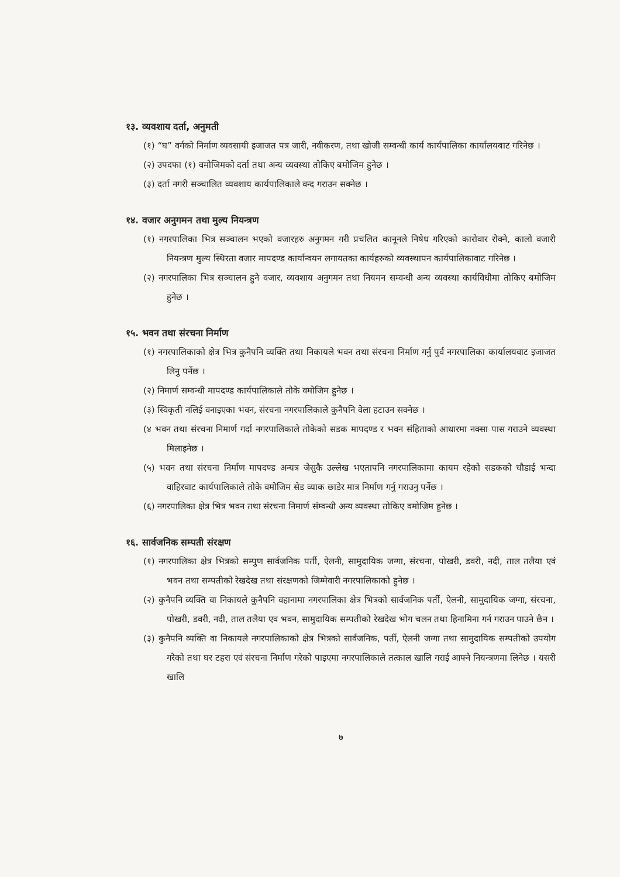१३. व्यवशाय दर्ता, अनुमती
(१) “घ” वर्गको निर्माण व्यवसायी इजाजत पत्र जारी, नवीकरण, तथा खोजी सम्वन्धी कार्य कार्यपालिका कार्यालयबाट गरिनेछ ।
(२) उपदफा (१) वमोजिमको दर्ता तथा अन्य व्यवस्था तोकिए बमोजिम हुनेछ ।
(३) दर्ता नगरी सञ्चालित व्यवशाय कार्यपालिकाले वन्द गराउन सक्नेछ ।
१४. वजार अनुगमन तथा मुल्य नियन्त्रण
(१) नगरपालिका भित्र सञ्चालन भएको वजारहरु अनुगमन गरी प्रचलित कानूनले निषेध गरिएको कारोवार रोक्ने, कालो वजारी नियन्त्रण मुल्य स्थिरता वजार मापदण्ड कार्यान्वयन लगायतका कार्यहरुको व्यवस्थापन कार्यपालिकावाट गरिनेछ ।
(२) नगरपालिका भित्र सञ्चालन हुने वजार, व्यवशाय अनुगमन तथा नियमन सम्वन्धी अन्य व्यवस्था कार्यविधीमा तोकिए बमोजिम हुनेछ ।
१५. भवन तथा संरचना निर्माण
(१) नगरपालिकाको क्षेत्र भित्र कुनैपनि व्यक्ति तथा निकायले भवन तथा संरचना निर्माण गर्नु पुर्व नगरपालिका कार्यालयवाट इजाजत लिनु पर्नेछ ।
(२) निमार्ण सम्वन्धी मापदण्ड कार्यपालिकाले तोके वमोजिम हुनेछ ।
(३) स्विकृती नलिई वनाइएका भवन, संरचना नगरपालिकाले कुनैपनि वेला हटाउन सक्नेछ ।
(४ भवन तथा संरचना निमार्ण गर्दा नगरपालिकाले तोकेको सडक मापदण्ड र भवन संहिताको आधारमा नक्सा पास गराउने व्यवस्था मिलाइनेछ ।
(५) भवन तथा संरचना निर्माण मापदण्ड अन्यत्र जेसुकै उल्लेख भएतापनि नगरपालिकामा कायम रहेको सडकको चौडाई भन्दा वाहिरवाट कार्यपालिकाले तोके वमोजिम सेड व्याक छाडेर मात्र निर्माण गर्नु गराउनु पर्नेछ ।
(६) नगरपालिका क्षेत्र भित्र भवन तथा संरचना निमार्ण संम्वन्धी अन्य व्यवस्था तोकिए वमोजिम हुनेछ ।
१६. सार्वजनिक सम्पती संरक्षण
(१) नगरपालिका क्षेत्र भित्रको सम्पुण सार्वजनिक पर्ती, ऐलनी, सामुदायिक जग्गा, संरचना, पोखरी, डवरी, नदी, ताल तलैया एवं भवन तथा सम्पतीको रेखदेख तथा संरक्षणको जिम्मेवारी नगरपालिकाको हुनेछ ।
(२) कुनैपनि व्यक्ति वा निकायले कुनैपनि वहानामा नगरपालिका क्षेत्र भित्रको सार्वजनिक पर्ती, ऐलनी, सामुदायिक जग्गा, संरचना, पोखरी, डवरी, नदी, ताल तलैया एव भवन, सामुदायिक सम्पतीको रेखदेख भोग चलन तथा हिनामिना गर्न गराउन पाउने छैन ।
(३) कुनैपनि व्यक्ति वा निकायले नगरपालिकाको क्षेत्र भित्रको सार्वजनिक, पर्ती, ऐलनी जग्गा तथा सामुदायिक सम्पतीको उपयोग गरेको तथा घर टहरा एवं संरचना निर्माण गरेको पाइएमा नगरपालिकाले तत्काल खालि गराई आफ्ने नियन्त्रणमा लिनेछ । यसरी खालि
७